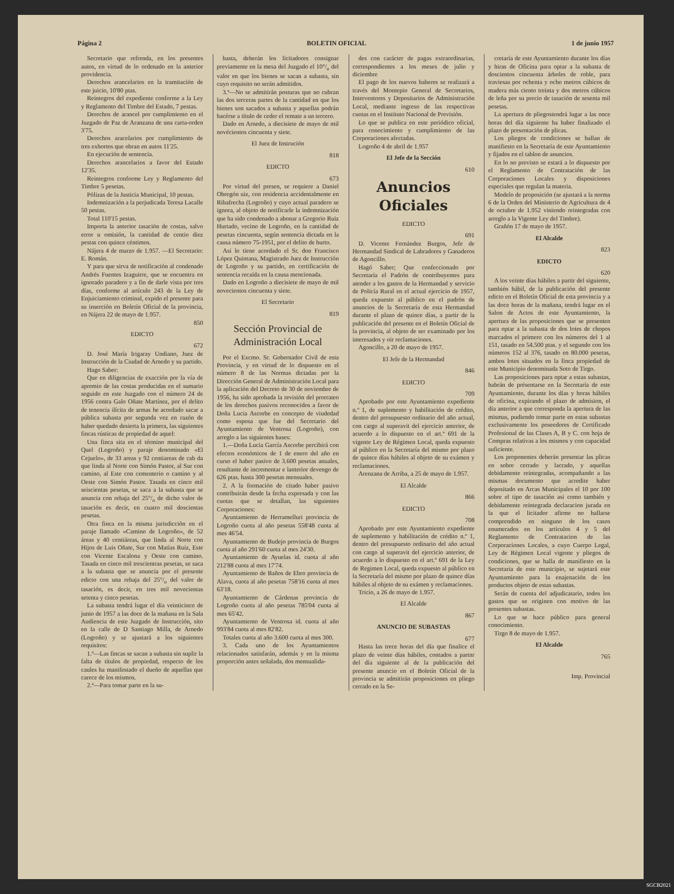Página 2 BOLETIN OFICIAL 1 de junio 1957
Secretario que refrenda, en los presentes autos, en virtud de lo ordenado en la anterior providencia.
Derechos arancelarios en la tramitación de este juicio, 10'80 ptas.
Reintegros del expediente conforme a la Ley y Reglamento del Timbre del Estado, 7 pestas.
Derechos de arancel por cumplimiento en el Juzgado de Paz de Aranzana de una carta-orden 3'75.
Derechos aracelarios por cumplimiento de tres exhortos que obran en autos 11'25.
En ejecución de sentencia.
Derechos arancelarios a favor del Estado 12'35.
Reintegros conforme Ley y Reglamento del Timbre 5 pesetas.
Pólizas de la Justicia Municipal, 10 pestas.
Indemnización a la perjudicada Teresa Lacalle 50 pestas.
Total 110'15 pestas.
Importa la anterior tasación de costas, salvo error u omisión, la cantidad de centio diez pestas con quince céntimos.
Nájera 4 de marzo de 1.957. —El Secretario: E. Román.
Y para que sirva de notificación al condenado Andrés Fuentes Izaguirre, que se encuentra en ignorado paradero y a fin de darle vista por tres días, conforme al artículo 243 de la Ley de Enjuiciamiento criminal, expido el presente para su inserción en Boletín Oficial de la provincia, en Nájera 22 de mayo de 1.957.
850
EDICTO
672
D. José María Irigaray Undiano, Juez de Instrucción de la Ciudad de Arnedo y su partido.
Hago Saber:
Que en diligencias de exacción por la vía de apremio de las costas producidas en el sumario seguido en este Juzgado con el número 24 de 1956 contra Galo Oñate Martínez, por el delito de tenencia ilícita de armas he acordado sacar a pública subasta por segunda vez en razón de haber quedado desierta la primera, las siguientes fincas rústicas de propiedad de aquel:
Una finca sita en el término municipal del Quel (Logroño) y paraje denominado «El Cejuelo», de 33 areas y 92 centiareas de cab da que linda al Norte con Simón Pastor, al Sur con camino, al Este con cementerio o camino y al Oeste con Simón Pastor. Tasada en cinco mil seiscientas pesetas, se saca a la subasta que se anuncia con rebaja del 25°/<sub>o</sub> de dicho valor de tasación es decir, en cuatro mil doscientas pesetas.
Otra finca en la misma jurisdicción en el paraje llamado «Camino de Logroño», de 52 áreas y 40 centiáreas, que linda al Norte con Hijos de Luis Oñate, Sur con Matías Ruiz, Este con Vicente Escalona y Oeste con camino. Tasada en cinco mil trescientras pesetas, se saca a la subasta que se anuncia por el presente edicto con una rebaja del 25°/<sub>o</sub> del valor de tasación, es decir, en tres mil novecientas setenta y cinco pesetas.
La subasta tendrá lugar el día veinticinco de junio de 1957 a las doce de la mañana en la Sala Audiencia de este Juzgado de Instrucción, sito en la calle de D Santiago Milla, de Arnedo (Logroño) y se ajustará a los siguientes requisitos:
1.ª—Las fincas se sacan a subasta sin suplir la falta de títulos de propiedad, respecto de los caules ha manifestado el dueño de aquellas que carece de los mismos.
2.ª—Para tomar parte en la su-
basta, deberán los licitadores consignar previamente en la mesa del Juzgado el 10°/<sub>o</sub> del valor en que los bienes se sacan a subasta, sin cuyo requisito no serán admitidos.
3.ª—No se admitirán posturas que no cubran las dos terceras partes de la cantidad en que los bienes son sacados a subasta y aquellas podrán hacérse a título de ceder el remate a un tercero.
Dado en Arnedo, a diecisiete de mayo de mil novécientos cincuenta y siete.
El Juez de Instrución
818
EDICTO
673
Por virtud del presen, se requiere a Daniel Obregón uiz, con residencia accidentalmente en Ribafrecha (Logroño) y cuyo actual paradero se ignora, al objeto de notificarle la indemnización que ha sido condenado a abonar a Gregorio Ruiz Hurtado, vecino de Logroño, en la cantidad de pesetas cincuenta, según sentencia dictada en la causa número 75-1951, por el delito de hurto.
Asi lo tiene acordado el Sr. don Francisco López Quintana, Magistrado Juez de Instrucción de Logroño y su partido, en certificación de sentencia recaída en la causa mencionada.
Dado en Logroño a diecisiete de mayo de mil novecientos cincuenta y siete.
El Secretario
819
Sección Provincial de Administración Local
Por el Excmo. Sr. Gobernador Civil de esta Provincia, y en virtud de lo dispuesto en el número 8 de las Normas dictadas por la Dirección General de Administración Local para la aplicación del Decreto de 30 de noviembre de 1956, ha sido aprobada la revisión del prorrateo de los derechos pasivos reconocidos a favor de Doña Lucia Ascorbe en concepto de viudedad como esposa que fue del Secretario del Ayuntamiento de Ventrosa (Logroño), con arreglo a las siguientes bases:
1.—Doña Lucia García Ascorbe percibirá con efectos económicos de 1 de enero del año en curso el haber pasivo de 3.600 pesetas anuales, resultante de incrementar e lanterior devengo de 626 ptas. hasta 300 pesetas mensuales.
2. A la formación de citado haber pasivo contribuirán desde la fecha expresada y con las cuotas que se detallan, las siguientes Corporaciones:
Ayuntamiento de Herramelluri provincia de Logroño cuota al año pesetas 558'48 cuota al mes 46'54.
Ayuntamiento de Budejo provincia de Burgos cuota al año 291'60 cuota al mes 24'30.
Ayuntamiento de Ayuelas id. cuota al año 212'88 cuota al mes 17'74.
Ayuntamiento de Baños de Ebro provincia de Alava, cuota al año pesetas 758'16 cuota al mes 63'18.
Ayuntamiento de Cárdenas provincia de Logroño cuota al año pesetas 785'04 cuota al mes 65'42.
Ayuntamiento de Ventrosa id. cuota al año 993'84 cuota al mes 82'82.
Totales cuota al año 3.600 cuota al mes 300.
3. Cada uno de los Ayuntamientos relacionados satisfarán, además y en la misma proporción antes señalada, dos mensualida-
des con carácter de pagas extraordinarias, correspondientes a los meses de julio y diciembre
El pago de los nuevos haberes se realizará a través del Montepio General de Secretarios, Interventores y Depositarios de Administración Local, mediante ingreso de las respectivas cuotas en el Instituto Nacional de Previsión.
Lo que se publica en este periódico oficial, para conocimiento y cumplimiento de las Corporaciones afectadas.
Logroño 4 de abril de 1.957
El Jefe de la Sección
610
Anuncios Oficiales
EDICTO
691
D. Vicente Fernández Burgos, Jefe de Hermandad Sindical de Labradores y Ganaderos de Agoncillo.
Hagó Saber; Que confeccionado por Secretaría el Padrón de contribuyentes para atender a los gastos de la Hermandad y servicio de Policía Rural en el actual ejercicio de 1957, queda expuesto al público en el padrón de anuncios de la Secretaría de esta Hermandad durante el plazo de quince días, a partir de la publicación del presente en el Boletín Oficial de la provincia, al objeto de ser examinado por los interesados y oir reclamaciones.
Agoncillo, a 20 de mayo de 1957.
El Jefe de la Hermandad
846
EDICTO
709
Aprobado por este Ayuntamiento expediente n.º 1, de suplemento y habilitación de crédito, dentro del presupuesto ordinario del año actual, con cargo al superavit del ejercicio anterior, de acuerdo a lo dispuesto en el art.º 691 de la vigente Ley de Régimen Local, queda expuesto al público en la Secretaría del mismo por plazo de quince días hábiles al objeto de su exámen y reclamaciones.
Arenzana de Arriba, a 25 de mayo de 1.957.
El Alcalde
866
EDICTO
708
Aprobado por este Ayuntamiento expediente de suplemento y habilitación de crédito n.º 1, dentro del presupuesto ordinario del año actual con cargo al superavit del ejercicio anterior, de acuerdo a lo dispuesto en el art.º 691 de la Ley de Regimen Local, queda expuesto al público en la Secretaría del mismo por plazo de quince días hábiles al objeto de su exámen y reclamaciones.
Tricio, a 26 de mayo de 1.957.
El Alcalde
867
ANUNCIO DE SUBASTAS
677
Hasta las trece horas del día que finalice el plazo de veinte días hábiles, contados a partnr del día siguiente al de la publicación del presente anuncio en el Boletín Oficial de la provincia se admitirán proposiciones en pliego cerrado en la Se-
cretaría de este Ayuntamiento durante los días y hiras de Oficina para optar a la subasta de doscientos cincuenta árboles de roble, para traviesas por ochenta y ocho metros cúbicos de madera más ciento treinta y dos metros cúbicos de leña por su precio de tasación de sesenta mil pesetas.
La apertura de pliegostendrá lugar a las once horas del día siguiente ha haber finalizado el plazo de presentación de plicas.
Los pliegos de condiciones se hallan de manifiesto en la Secretaría de este Ayuntamiento y fijados en el tablon de anuncios.
En lo no previsto se estará a lo dispuesto por el Reglamento de Contratación de las Corporaciones Locales y disposiciones especiales que regulan la materia.
Modelo de proposición (se ajustará a la norma 6 de la Orden del Ministerio de Agricultura de 4 de octubre de 1.952 viniendo reintegradas con arreglo a la Vigente Ley del Timbre).
Grañón 17 de mayo de 1957.
El Alcalde
823
EDICTO
620
A los veinte días hábiles a partir del siguiente, también hábil, de la publicación del presente edicto en el Boletín Oficial de esta provincia y a las doce horas de la mañana, tendrá lugar en el Salon de Actos de este Ayuntamiento, la apertura de las proposiciones que se presenten para optar a la subasta de dos lotes de chopos marcados el primero con los números del 1 al 151, tasado en 54.500 ptas. y el segundo con los números 152 al 376, tasado en 80.000 pesetas, ambos lotes situados en la finca propiedad de este Municipio denominada Soto de Tirgo.
Las proposiciones para optar a estas subastas, habrán de présentarse en la Secretaría de este Ayuntamiento, durante los días y horas hábiles de oficina, expirando el plazo de admision, el día anterior a que corresponda la apertura de las mismas, pudiendo tomar parte en estas subastas exclusivamente los poseedores de Certificado Profesional de las Clases A, B y C. con hoja de Compras relativas a los mismos y con capacidad suficiente.
Los proponentes deberán presentar las plicas en sobre cerrado y lacrado, y aquellas debidamente reintegradas, acompañando a las mismas documento que acredite haber depositado en Arcas Municipales el 10 por 100 sobre el tipo de tasación asi como también y debidamente reintegrada declaracion jurada en la que el licitador afirme no hallarse comprendido en ninguno de los casos enumerados en los artículos 4 y 5 del Reglamento de Contratacion de las Corporaciones Locales, a cuyo Cuerpo Legal, Ley de Régimen Local vigente y pliegos de condiciones, que se halla de manifiesto en la Secretaria de este municipio, se sujetará este Ayuntamiento para la enajenación de los productos objeto de estas subastas.
Serán de cuenta del adjudicatario, todos los gastos que se originen con motivo de las presentes subastas.
Lo que se hace público para general conocimiento.
Tirgo 8 de mayo de 1.957.
El Alcalde
765
Imp. Provincial
SGCB2021